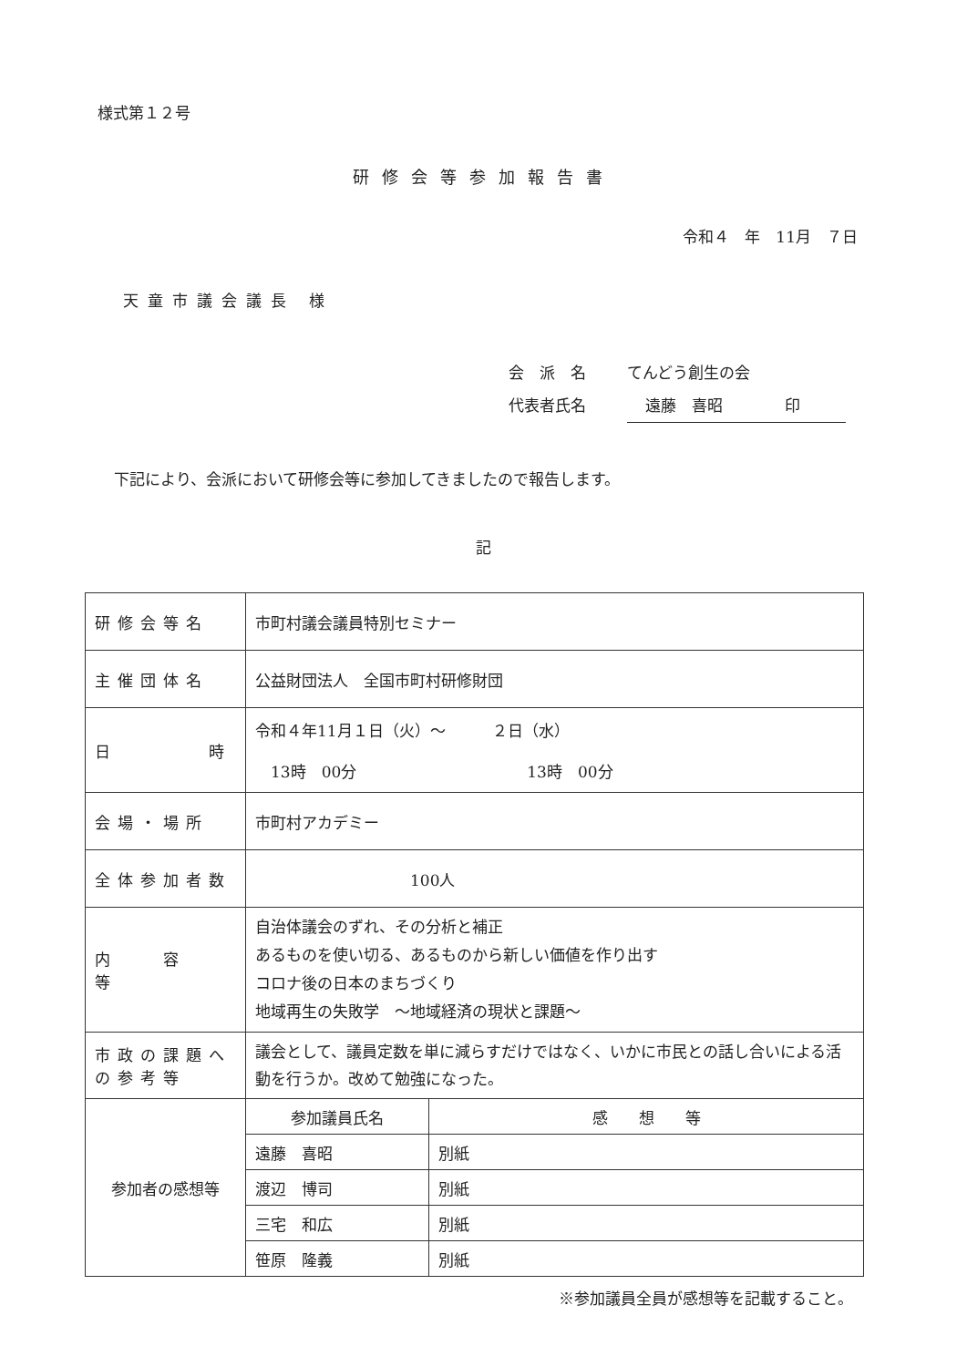様式第１２号
研修会等参加報告書
令和４　年　11月　７日
天童市議会議長 様
会　派　名 てんどう創生の会
代表者氏名 遠藤　喜昭　　　　印
下記により、会派において研修会等に参加してきましたので報告します。
記
| 研修会等名 | 市町村議会議員特別セミナー | |
| 主催団体名 | 公益財団法人 全国市町村研修財団 | |
| 日 時 | 令和４年11月１日（火）～ ２日（水） 13時 00分 13時 00分 | |
| 会場・場所 | 市町村アカデミー | |
| 全体参加者数 | 100人 | |
| 内 容 等 | 自治体議会のずれ、その分析と補正 あるものを使い切る、あるものから新しい価値を作り出す コロナ後の日本のまちづくり 地域再生の失敗学 ～地域経済の現状と課題～ | |
| 市政の課題への参考等 | 議会として、議員定数を単に減らすだけではなく、いかに市民との話し合いによる活動を行うか。改めて勉強になった。 | |
| 参加者の感想等 | 参加議員氏名 | 感 想 等 |
| | 遠藤 喜昭 | 別紙 |
| | 渡辺 博司 | 別紙 |
| | 三宅 和広 | 別紙 |
| | 笹原 隆義 | 別紙 |
※参加議員全員が感想等を記載すること。